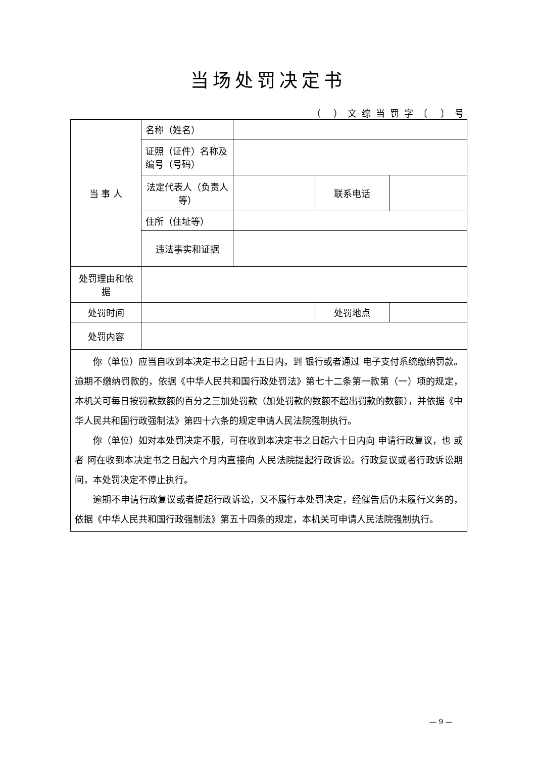当场处罚决定书
（ ）文综当罚字〔 〕号
| 当 事 人 | 名称（姓名） | | | |
| | 证照（证件）名称及编号（号码） | | | |
| | 法定代表人（负责人等） | | 联系电话 | |
| | 住所（住址等） | | | |
| | 违法事实和证据 | | | |
| 处罚理由和依据 | | | | |
| 处罚时间 | | | 处罚地点 | |
| 处罚内容 | | | | |
| 你（单位）应当自收到本决定书之日起十五日内，到 银行或者通过 电子支付系统缴纳罚款。逾期不缴纳罚款的，依据《中华人民共和国行政处罚法》第七十二条第一款第（一）项的规定，本机关可每日按罚款数额的百分之三加处罚款（加处罚款的数额不超出罚款的数额），并依据《中华人民共和国行政强制法》第四十六条的规定申请人民法院强制执行。 你（单位）如对本处罚决定不服，可在收到本决定书之日起六十日内向 申请行政复议，也 或者 阿在收到本决定书之日起六个月内直接向 人民法院提起行政诉讼。行政复议或者行政诉讼期间，本处罚决定不停止执行。 逾期不申请行政复议或者提起行政诉讼，又不履行本处罚决定，经催告后仍未履行义务的，依据《中华人民共和国行政强制法》第五十四条的规定，本机关可申请人民法院强制执行。 | | | | |
— 9 —